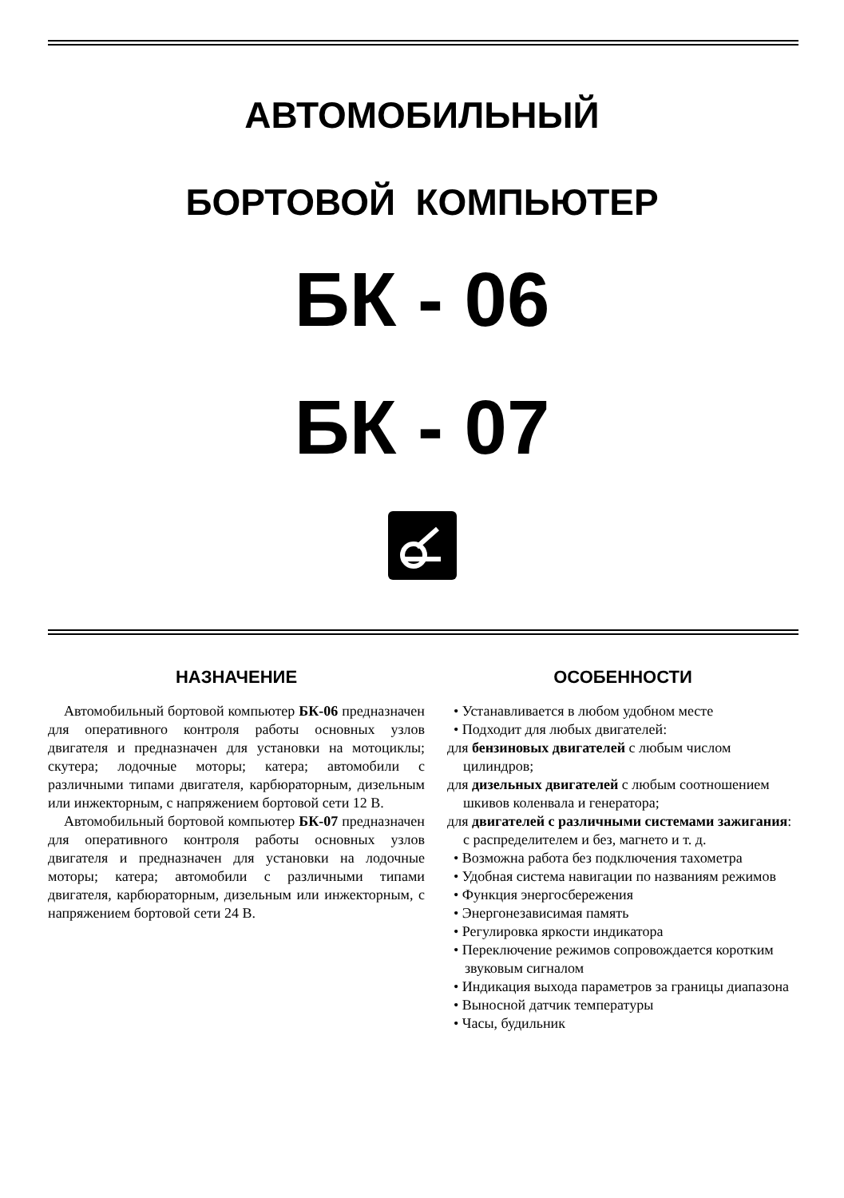АВТОМОБИЛЬНЫЙ
БОРТОВОЙ КОМПЬЮТЕР
БК - 06
БК - 07
НАЗНАЧЕНИЕ
Автомобильный бортовой компьютер БК-06 предназначен для оперативного контроля работы основных узлов двигателя и предназначен для установки на мотоциклы; скутера; лодочные моторы; катера; автомобили с различными типами двигателя, карбюраторным, дизельным или инжекторным, с напряжением бортовой сети 12 В.
Автомобильный бортовой компьютер БК-07 предназначен для оперативного контроля работы основных узлов двигателя и предназначен для установки на лодочные моторы; катера; автомобили с различными типами двигателя, карбюраторным, дизельным или инжекторным, с напряжением бортовой сети 24 В.
ОСОБЕННОСТИ
• Устанавливается в любом удобном месте
• Подходит для любых двигателей:
для бензиновых двигателей с любым числом цилиндров;
для дизельных двигателей с любым соотношением шкивов коленвала и генератора;
для двигателей с различными системами зажигания: с распределителем и без, магнето и т. д.
• Возможна работа без подключения тахометра
• Удобная система навигации по названиям режимов
• Функция энергосбережения
• Энергонезависимая память
• Регулировка яркости индикатора
• Переключение режимов сопровождается коротким звуковым сигналом
• Индикация выхода параметров за границы диапазона
• Выносной датчик температуры
• Часы, будильник